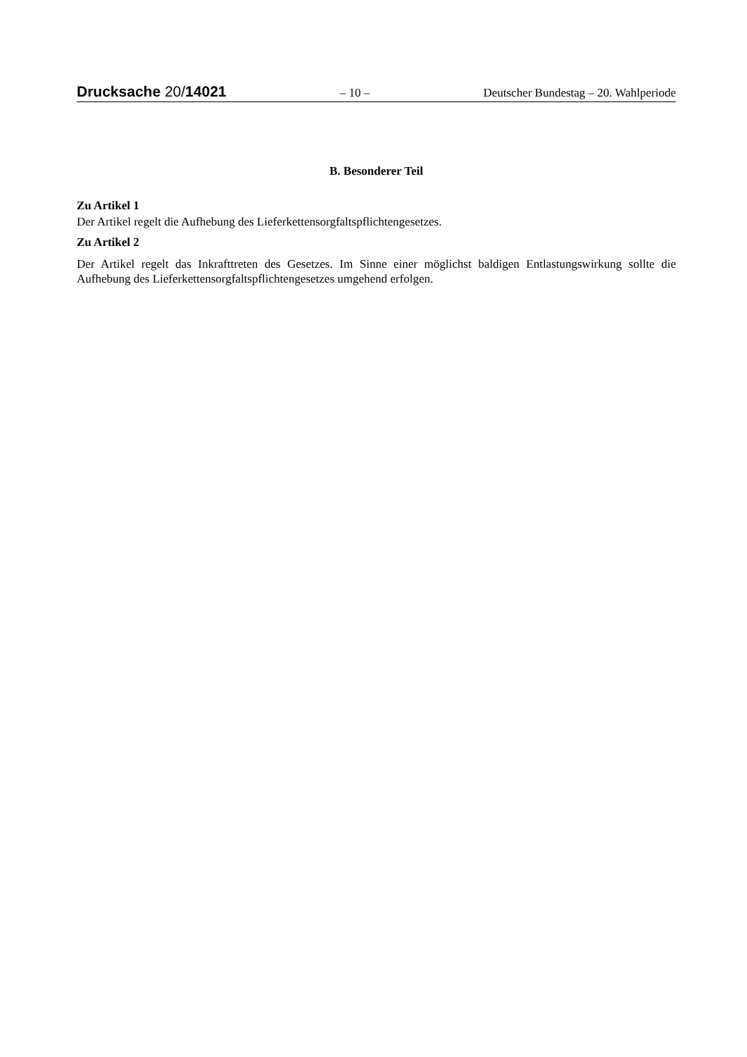Drucksache 20/14021 – 10 – Deutscher Bundestag – 20. Wahlperiode
B. Besonderer Teil
Zu Artikel 1
Der Artikel regelt die Aufhebung des Lieferkettensorgfaltspflichtengesetzes.
Zu Artikel 2
Der Artikel regelt das Inkrafttreten des Gesetzes. Im Sinne einer möglichst baldigen Entlastungswirkung sollte die Aufhebung des Lieferkettensorgfaltspflichtengesetzes umgehend erfolgen.